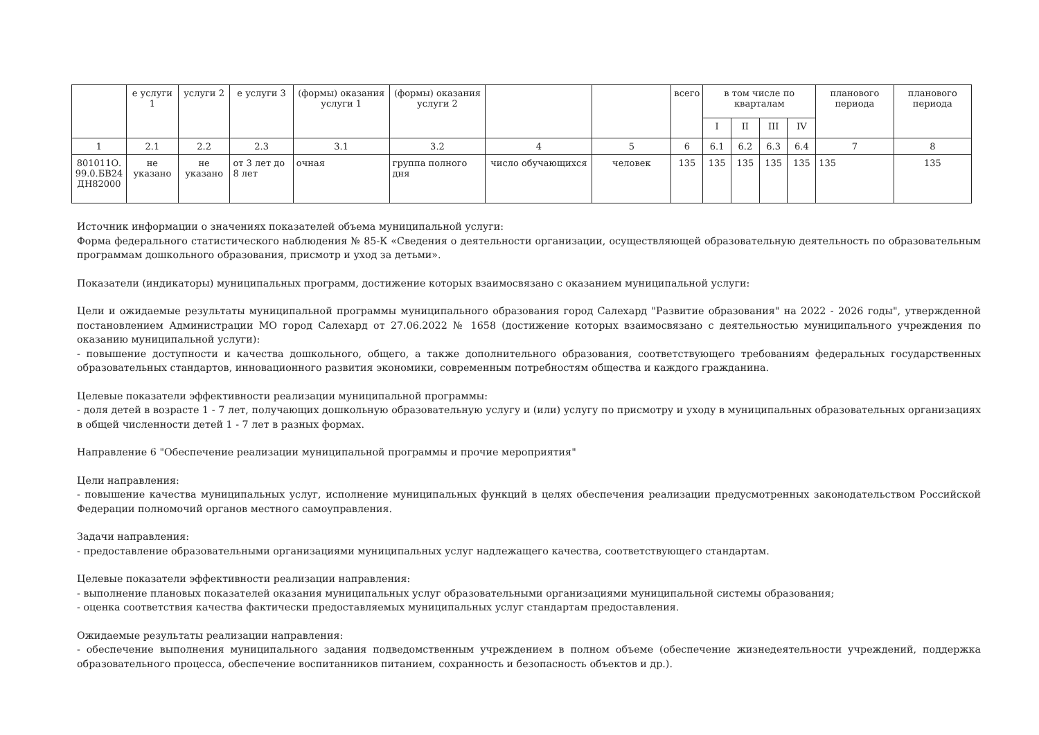| | е услуги 1 | услуги 2 | е услуги 3 | (формы) оказания услуги 1 | (формы) оказания услуги 2 | | | всего | в том числе по кварталам | | | | планового периода | планового периода |
| --- | --- | --- | --- | --- | --- | --- | --- | --- | --- | --- | --- | --- | --- | --- |
| | | | | | | | | | I | II | III | IV | | |
| 1 | 2.1 | 2.2 | 2.3 | 3.1 | 3.2 | 4 | 5 | 6 | 6.1 | 6.2 | 6.3 | 6.4 | 7 | 8 |
| 801011О. 99.0.БВ24 ДН82000 | не указано | не указано | от 3 лет до 8 лет | очная | группа полного дня | число обучающихся | человек | 135 | 135 | 135 | 135 | 135 | 135 | 135 |
Источник информации о значениях показателей объема муниципальной услуги:
Форма федерального статистического наблюдения № 85-К «Сведения о деятельности организации, осуществляющей образовательную деятельность по образовательным программам дошкольного образования, присмотр и уход за детьми».
Показатели (индикаторы) муниципальных программ, достижение которых взаимосвязано с оказанием муниципальной услуги:
Цели и ожидаемые результаты муниципальной программы муниципального образования город Салехард "Развитие образования" на 2022 - 2026 годы", утвержденной постановлением Администрации МО город Салехард от 27.06.2022 № 1658 (достижение которых взаимосвязано с деятельностью муниципального учреждения по оказанию муниципальной услуги):
- повышение доступности и качества дошкольного, общего, а также дополнительного образования, соответствующего требованиям федеральных государственных образовательных стандартов, инновационного развития экономики, современным потребностям общества и каждого гражданина.
Целевые показатели эффективности реализации муниципальной программы:
- доля детей в возрасте 1 - 7 лет, получающих дошкольную образовательную услугу и (или) услугу по присмотру и уходу в муниципальных образовательных организациях в общей численности детей 1 - 7 лет в разных формах.
Направление 6 "Обеспечение реализации муниципальной программы и прочие мероприятия"
Цели направления:
- повышение качества муниципальных услуг, исполнение муниципальных функций в целях обеспечения реализации предусмотренных законодательством Российской Федерации полномочий органов местного самоуправления.
Задачи направления:
- предоставление образовательными организациями муниципальных услуг надлежащего качества, соответствующего стандартам.
Целевые показатели эффективности реализации направления:
- выполнение плановых показателей оказания муниципальных услуг образовательными организациями муниципальной системы образования;
- оценка соответствия качества фактически предоставляемых муниципальных услуг стандартам предоставления.
Ожидаемые результаты реализации направления:
- обеспечение выполнения муниципального задания подведомственным учреждением в полном объеме (обеспечение жизнедеятельности учреждений, поддержка образовательного процесса, обеспечение воспитанников питанием, сохранность и безопасность объектов и др.).